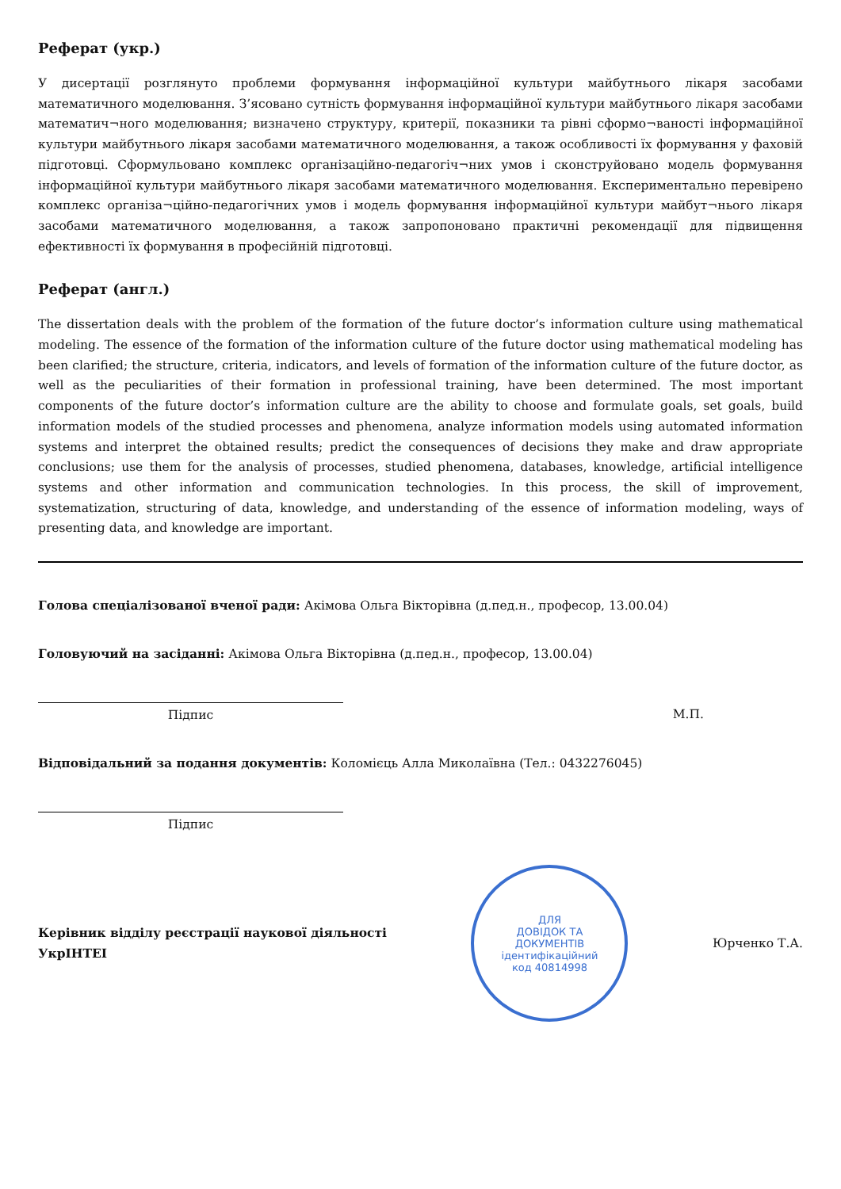Реферат (укр.)
У дисертації розглянуто проблеми формування інформаційної культури майбутнього лікаря засобами математичного моделювання. З’ясовано сутність формування інформаційної культури майбутнього лікаря засобами математич¬ного моделювання; визначено структуру, критерії, показники та рівні сформо¬ваності інформаційної культури майбутнього лікаря засобами математичного моделювання, а також особливості їх формування у фаховій підготовці. Сформульовано комплекс організаційно-педагогіч¬них умов і сконструйовано модель формування інформаційної культури майбутнього лікаря засобами математичного моделювання. Експериментально перевірено комплекс організа¬ційно-педагогічних умов і модель формування інформаційної культури майбут¬нього лікаря засобами математичного моделювання, а також запропоновано практичні рекомендації для підвищення ефективності їх формування в професійній підготовці.
Реферат (англ.)
The dissertation deals with the problem of the formation of the future doctor’s information culture using mathematical modeling. The essence of the formation of the information culture of the future doctor using mathematical modeling has been clarified; the structure, criteria, indicators, and levels of formation of the information culture of the future doctor, as well as the peculiarities of their formation in professional training, have been determined. The most important components of the future doctor’s information culture are the ability to choose and formulate goals, set goals, build information models of the studied processes and phenomena, analyze information models using automated information systems and interpret the obtained results; predict the consequences of decisions they make and draw appropriate conclusions; use them for the analysis of processes, studied phenomena, databases, knowledge, artificial intelligence systems and other information and communication technologies. In this process, the skill of improvement, systematization, structuring of data, knowledge, and understanding of the essence of information modeling, ways of presenting data, and knowledge are important.
Голова спеціалізованої вченої ради: Акімова Ольга Вікторівна (д.пед.н., професор, 13.00.04)
Головуючий на засіданні: Акімова Ольга Вікторівна (д.пед.н., професор, 13.00.04)
Підпис М.П.
Відповідальний за подання документів: Коломієць Алла Миколаївна (Тел.: 0432276045)
Підпис
Керівник відділу реєстрації наукової діяльності
УкрІНТЕІ
ДЛЯ
ДОВІДОК ТА
ДОКУМЕНТІВ
ідентифікаційний
код 40814998
Юрченко Т.А.